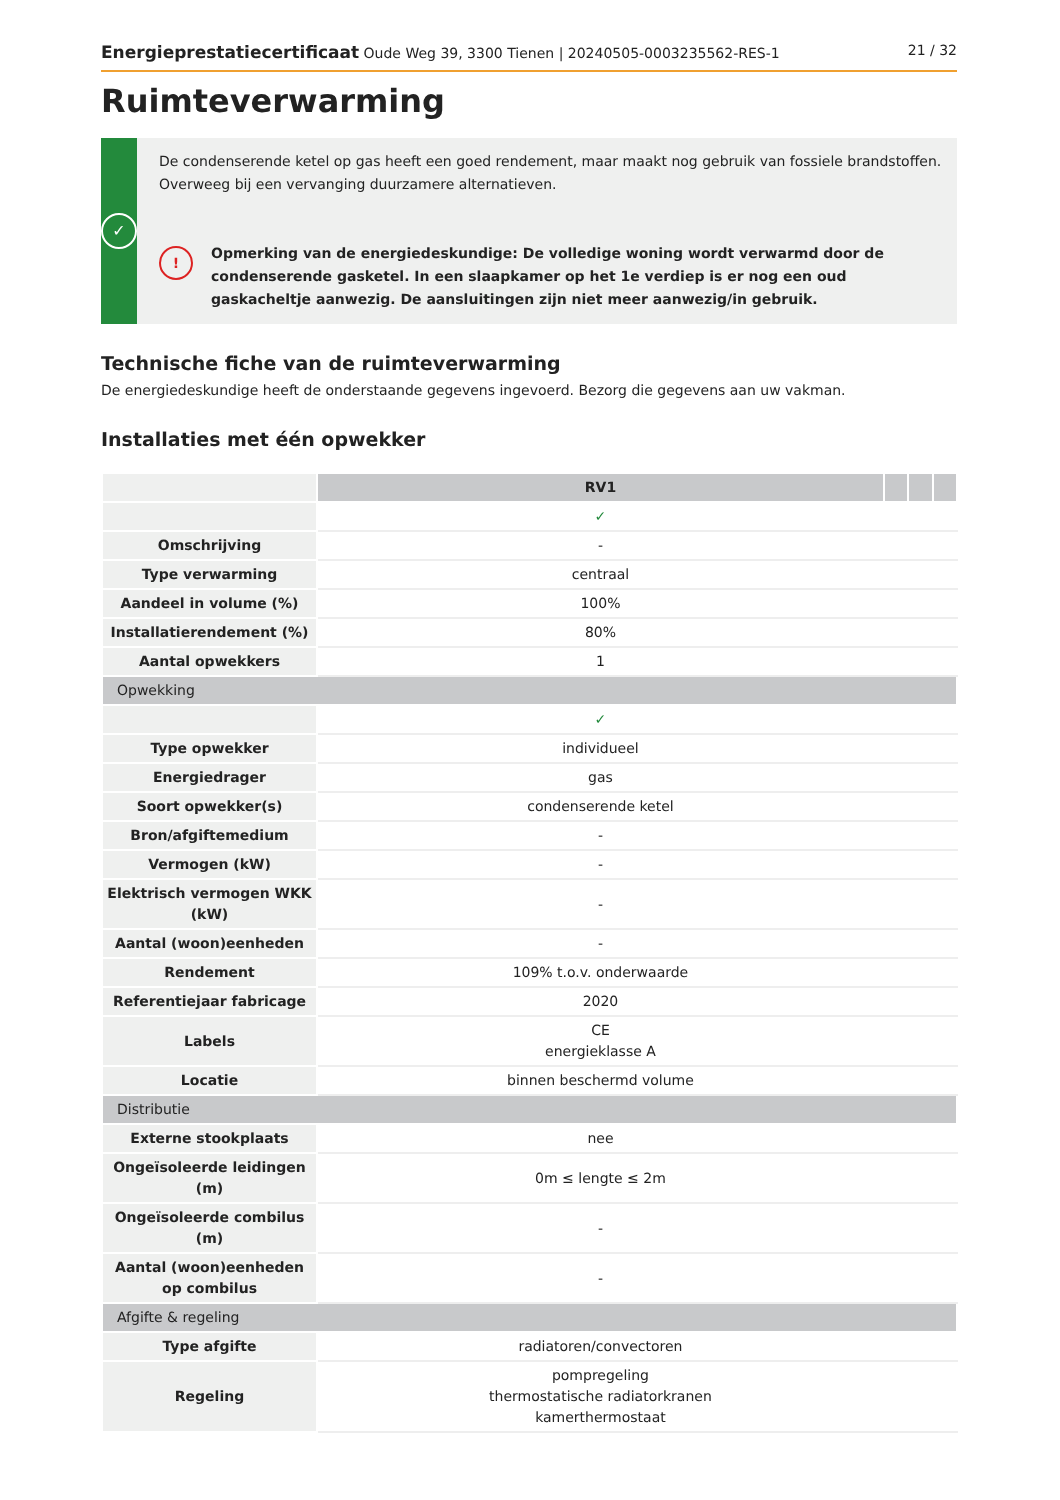Energieprestatiecertificaat Oude Weg 39, 3300 Tienen | 20240505-0003235562-RES-1 21 / 32
Ruimteverwarming
✓
De condenserende ketel op gas heeft een goed rendement, maar maakt nog gebruik van fossiele brandstoffen. Overweeg bij een vervanging duurzamere alternatieven.
!
Opmerking van de energiedeskundige: De volledige woning wordt verwarmd door de condenserende gasketel. In een slaapkamer op het 1e verdiep is er nog een oud gaskacheltje aanwezig. De aansluitingen zijn niet meer aanwezig/in gebruik.
Technische fiche van de ruimteverwarming
De energiedeskundige heeft de onderstaande gegevens ingevoerd. Bezorg die gegevens aan uw vakman.
Installaties met één opwekker
| | RV1 | | | |
| | ✓ | | | |
| Omschrijving | - | | | |
| Type verwarming | centraal | | | |
| Aandeel in volume (%) | 100% | | | |
| Installatierendement (%) | 80% | | | |
| Aantal opwekkers | 1 | | | |
| Opwekking | | | | |
| | ✓ | | | |
| Type opwekker | individueel | | | |
| Energiedrager | gas | | | |
| Soort opwekker(s) | condenserende ketel | | | |
| Bron/afgiftemedium | - | | | |
| Vermogen (kW) | - | | | |
| Elektrisch vermogen WKK (kW) | - | | | |
| Aantal (woon)eenheden | - | | | |
| Rendement | 109% t.o.v. onderwaarde | | | |
| Referentiejaar fabricage | 2020 | | | |
| Labels | CE energieklasse A | | | |
| Locatie | binnen beschermd volume | | | |
| Distributie | | | | |
| Externe stookplaats | nee | | | |
| Ongeïsoleerde leidingen (m) | 0m ≤ lengte ≤ 2m | | | |
| Ongeïsoleerde combilus (m) | - | | | |
| Aantal (woon)eenheden op combilus | - | | | |
| Afgifte & regeling | | | | |
| Type afgifte | radiatoren/convectoren | | | |
| Regeling | pompregeling thermostatische radiatorkranen kamerthermostaat | | | |